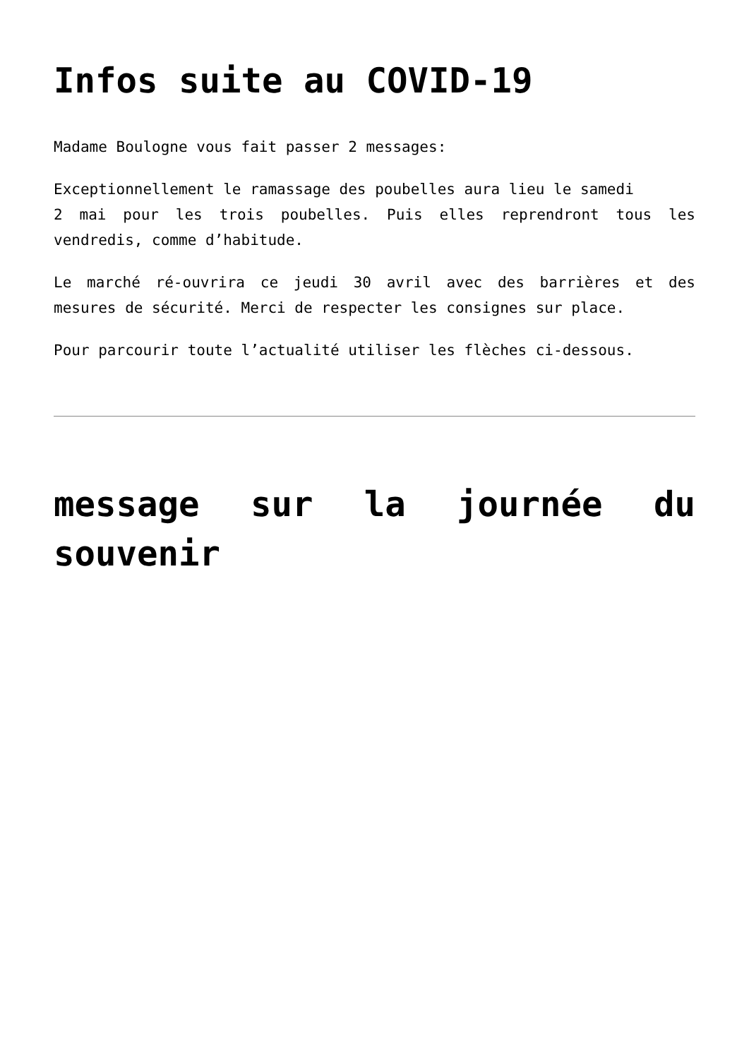Infos suite au COVID-19
Madame Boulogne vous fait passer 2 messages:
Exceptionnellement le ramassage des poubelles aura lieu le samedi
2 mai pour les trois poubelles. Puis elles reprendront tous les vendredis, comme d’habitude.
Le marché ré-ouvrira ce jeudi 30 avril avec des barrières et des mesures de sécurité. Merci de respecter les consignes sur place.
Pour parcourir toute l’actualité utiliser les flèches ci-dessous.
message sur la journée du souvenir